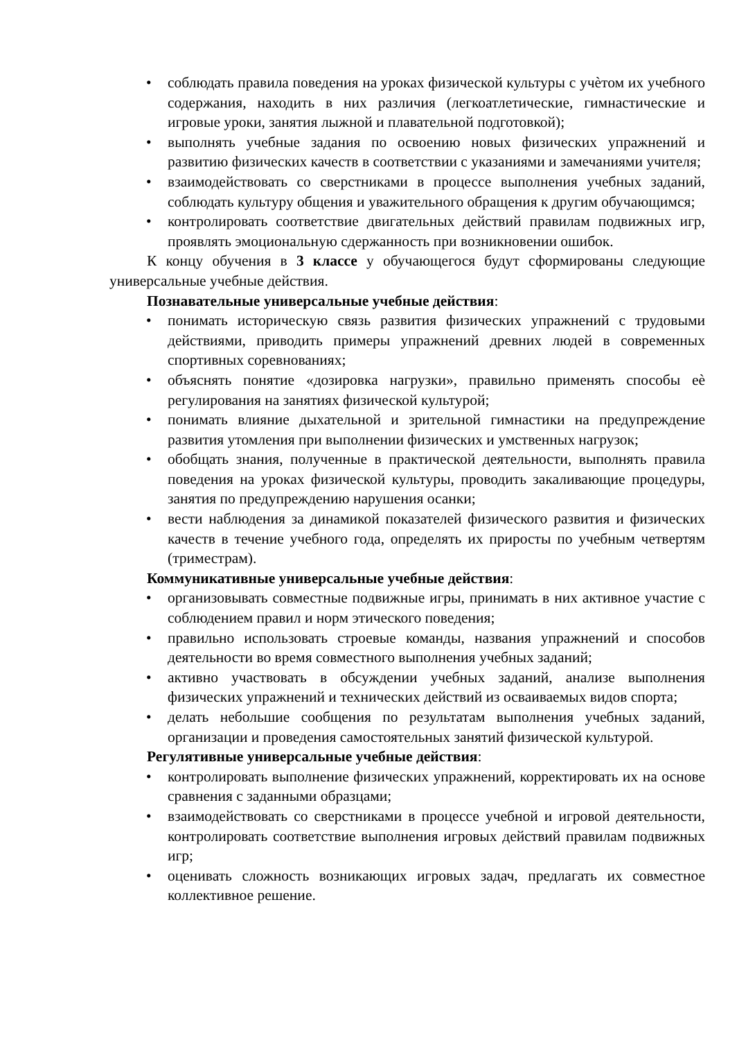• соблюдать правила поведения на уроках физической культуры с учѐтом их учебного содержания, находить в них различия (легкоатлетические, гимнастические и игровые уроки, занятия лыжной и плавательной подготовкой);
• выполнять учебные задания по освоению новых физических упражнений и развитию физических качеств в соответствии с указаниями и замечаниями учителя;
• взаимодействовать со сверстниками в процессе выполнения учебных заданий, соблюдать культуру общения и уважительного обращения к другим обучающимся;
• контролировать соответствие двигательных действий правилам подвижных игр, проявлять эмоциональную сдержанность при возникновении ошибок.
К концу обучения в 3 классе у обучающегося будут сформированы следующие универсальные учебные действия.
Познавательные универсальные учебные действия:
• понимать историческую связь развития физических упражнений с трудовыми действиями, приводить примеры упражнений древних людей в современных спортивных соревнованиях;
• объяснять понятие «дозировка нагрузки», правильно применять способы еѐ регулирования на занятиях физической культурой;
• понимать влияние дыхательной и зрительной гимнастики на предупреждение развития утомления при выполнении физических и умственных нагрузок;
• обобщать знания, полученные в практической деятельности, выполнять правила поведения на уроках физической культуры, проводить закаливающие процедуры, занятия по предупреждению нарушения осанки;
• вести наблюдения за динамикой показателей физического развития и физических качеств в течение учебного года, определять их приросты по учебным четвертям (триместрам).
Коммуникативные универсальные учебные действия:
• организовывать совместные подвижные игры, принимать в них активное участие с соблюдением правил и норм этического поведения;
• правильно использовать строевые команды, названия упражнений и способов деятельности во время совместного выполнения учебных заданий;
• активно участвовать в обсуждении учебных заданий, анализе выполнения физических упражнений и технических действий из осваиваемых видов спорта;
• делать небольшие сообщения по результатам выполнения учебных заданий, организации и проведения самостоятельных занятий физической культурой.
Регулятивные универсальные учебные действия:
• контролировать выполнение физических упражнений, корректировать их на основе сравнения с заданными образцами;
• взаимодействовать со сверстниками в процессе учебной и игровой деятельности, контролировать соответствие выполнения игровых действий правилам подвижных игр;
• оценивать сложность возникающих игровых задач, предлагать их совместное коллективное решение.